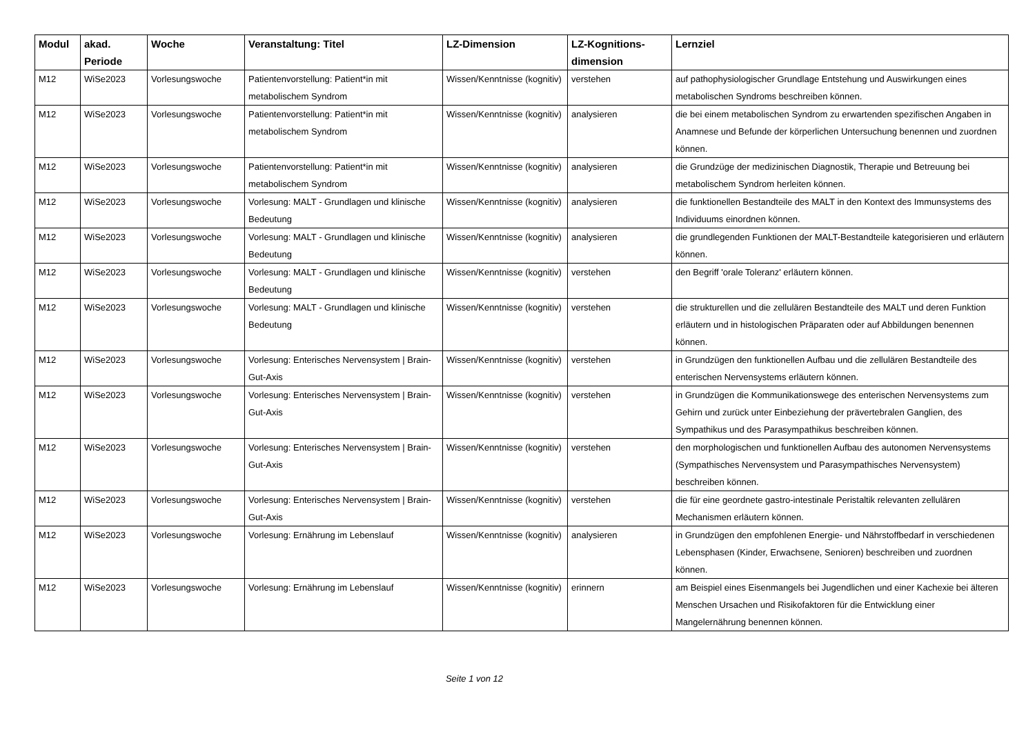| Modul | akad. Periode | Woche | Veranstaltung: Titel | LZ-Dimension | LZ-Kognitions-dimension | Lernziel |
| --- | --- | --- | --- | --- | --- | --- |
| M12 | WiSe2023 | Vorlesungswoche | Patientenvorstellung: Patient*in mit metabolischem Syndrom | Wissen/Kenntnisse (kognitiv) | verstehen | auf pathophysiologischer Grundlage Entstehung und Auswirkungen eines metabolischen Syndroms beschreiben können. |
| M12 | WiSe2023 | Vorlesungswoche | Patientenvorstellung: Patient*in mit metabolischem Syndrom | Wissen/Kenntnisse (kognitiv) | analysieren | die bei einem metabolischen Syndrom zu erwartenden spezifischen Angaben in Anamnese und Befunde der körperlichen Untersuchung benennen und zuordnen können. |
| M12 | WiSe2023 | Vorlesungswoche | Patientenvorstellung: Patient*in mit metabolischem Syndrom | Wissen/Kenntnisse (kognitiv) | analysieren | die Grundzüge der medizinischen Diagnostik, Therapie und Betreuung bei metabolischem Syndrom herleiten können. |
| M12 | WiSe2023 | Vorlesungswoche | Vorlesung: MALT - Grundlagen und klinische Bedeutung | Wissen/Kenntnisse (kognitiv) | analysieren | die funktionellen Bestandteile des MALT in den Kontext des Immunsystems des Individuums einordnen können. |
| M12 | WiSe2023 | Vorlesungswoche | Vorlesung: MALT - Grundlagen und klinische Bedeutung | Wissen/Kenntnisse (kognitiv) | analysieren | die grundlegenden Funktionen der MALT-Bestandteile kategorisieren und erläutern können. |
| M12 | WiSe2023 | Vorlesungswoche | Vorlesung: MALT - Grundlagen und klinische Bedeutung | Wissen/Kenntnisse (kognitiv) | verstehen | den Begriff 'orale Toleranz' erläutern können. |
| M12 | WiSe2023 | Vorlesungswoche | Vorlesung: MALT - Grundlagen und klinische Bedeutung | Wissen/Kenntnisse (kognitiv) | verstehen | die strukturellen und die zellulären Bestandteile des MALT und deren Funktion erläutern und in histologischen Präparaten oder auf Abbildungen benennen können. |
| M12 | WiSe2023 | Vorlesungswoche | Vorlesung: Enterisches Nervensystem / Brain-Gut-Axis | Wissen/Kenntnisse (kognitiv) | verstehen | in Grundzügen den funktionellen Aufbau und die zellulären Bestandteile des enterischen Nervensystems erläutern können. |
| M12 | WiSe2023 | Vorlesungswoche | Vorlesung: Enterisches Nervensystem / Brain-Gut-Axis | Wissen/Kenntnisse (kognitiv) | verstehen | in Grundzügen die Kommunikationswege des enterischen Nervensystems zum Gehirn und zurück unter Einbeziehung der prävertebralen Ganglien, des Sympathikus und des Parasympathikus beschreiben können. |
| M12 | WiSe2023 | Vorlesungswoche | Vorlesung: Enterisches Nervensystem / Brain-Gut-Axis | Wissen/Kenntnisse (kognitiv) | verstehen | den morphologischen und funktionellen Aufbau des autonomen Nervensystems (Sympathisches Nervensystem und Parasympathisches Nervensystem) beschreiben können. |
| M12 | WiSe2023 | Vorlesungswoche | Vorlesung: Enterisches Nervensystem / Brain-Gut-Axis | Wissen/Kenntnisse (kognitiv) | verstehen | die für eine geordnete gastro-intestinale Peristaltik relevanten zellulären Mechanismen erläutern können. |
| M12 | WiSe2023 | Vorlesungswoche | Vorlesung: Ernährung im Lebenslauf | Wissen/Kenntnisse (kognitiv) | analysieren | in Grundzügen den empfohlenen Energie- und Nährstoffbedarf in verschiedenen Lebensphasen (Kinder, Erwachsene, Senioren) beschreiben und zuordnen können. |
| M12 | WiSe2023 | Vorlesungswoche | Vorlesung: Ernährung im Lebenslauf | Wissen/Kenntnisse (kognitiv) | erinnern | am Beispiel eines Eisenmangels bei Jugendlichen und einer Kachexie bei älteren Menschen Ursachen und Risikofaktoren für die Entwicklung einer Mangelernährung benennen können. |
Seite 1 von 12